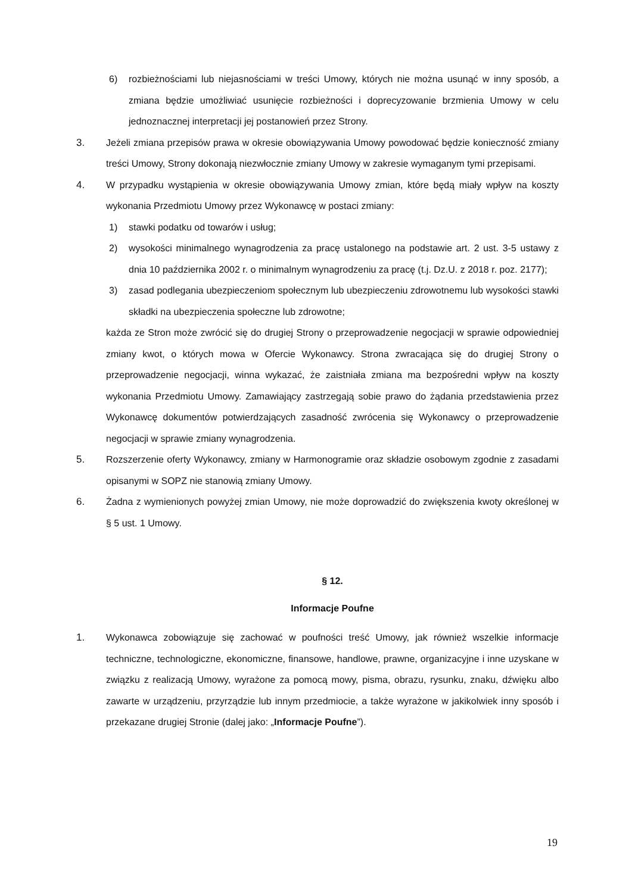6) rozbieżnościami lub niejasnościami w treści Umowy, których nie można usunąć w inny sposób, a zmiana będzie umożliwiać usunięcie rozbieżności i doprecyzowanie brzmienia Umowy w celu jednoznacznej interpretacji jej postanowień przez Strony.
3. Jeżeli zmiana przepisów prawa w okresie obowiązywania Umowy powodować będzie konieczność zmiany treści Umowy, Strony dokonają niezwłocznie zmiany Umowy w zakresie wymaganym tymi przepisami.
4. W przypadku wystąpienia w okresie obowiązywania Umowy zmian, które będą miały wpływ na koszty wykonania Przedmiotu Umowy przez Wykonawcę w postaci zmiany:
1) stawki podatku od towarów i usług;
2) wysokości minimalnego wynagrodzenia za pracę ustalonego na podstawie art. 2 ust. 3-5 ustawy z dnia 10 października 2002 r. o minimalnym wynagrodzeniu za pracę (t.j. Dz.U. z 2018 r. poz. 2177);
3) zasad podlegania ubezpieczeniom społecznym lub ubezpieczeniu zdrowotnemu lub wysokości stawki składki na ubezpieczenia społeczne lub zdrowotne;
każda ze Stron może zwrócić się do drugiej Strony o przeprowadzenie negocjacji w sprawie odpowiedniej zmiany kwot, o których mowa w Ofercie Wykonawcy. Strona zwracająca się do drugiej Strony o przeprowadzenie negocjacji, winna wykazać, że zaistniała zmiana ma bezpośredni wpływ na koszty wykonania Przedmiotu Umowy. Zamawiający zastrzegają sobie prawo do żądania przedstawienia przez Wykonawcę dokumentów potwierdzających zasadność zwrócenia się Wykonawcy o przeprowadzenie negocjacji w sprawie zmiany wynagrodzenia.
5. Rozszerzenie oferty Wykonawcy, zmiany w Harmonogramie oraz składzie osobowym zgodnie z zasadami opisanymi w SOPZ nie stanowią zmiany Umowy.
6. Żadna z wymienionych powyżej zmian Umowy, nie może doprowadzić do zwiększenia kwoty określonej w § 5 ust. 1 Umowy.
§ 12.
Informacje Poufne
1. Wykonawca zobowiązuje się zachować w poufności treść Umowy, jak również wszelkie informacje techniczne, technologiczne, ekonomiczne, finansowe, handlowe, prawne, organizacyjne i inne uzyskane w związku z realizacją Umowy, wyrażone za pomocą mowy, pisma, obrazu, rysunku, znaku, dźwięku albo zawarte w urządzeniu, przyrządzie lub innym przedmiocie, a także wyrażone w jakikolwiek inny sposób i przekazane drugiej Stronie (dalej jako: „Informacje Poufne”).
19